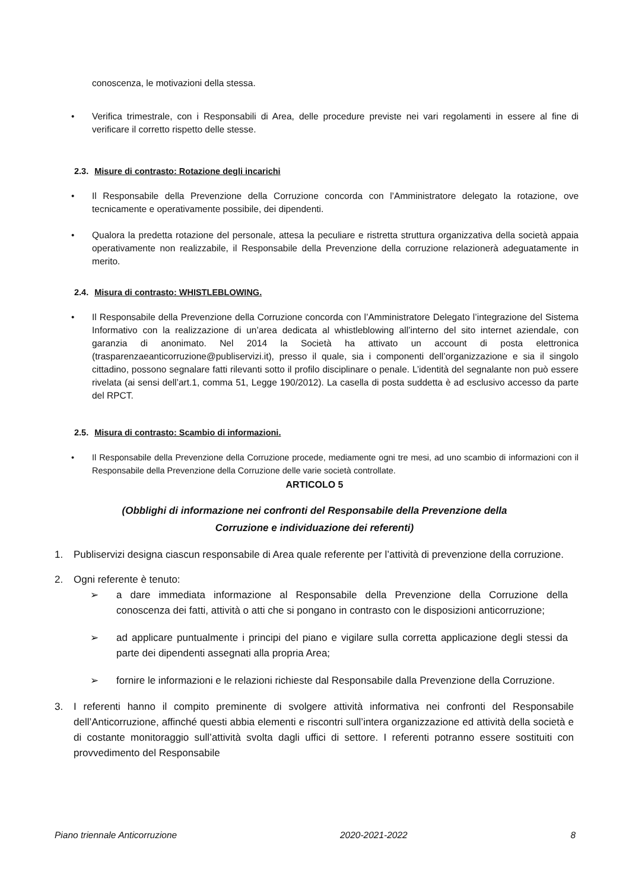conoscenza, le motivazioni della stessa.
• Verifica trimestrale, con i Responsabili di Area, delle procedure previste nei vari regolamenti in essere al fine di verificare il corretto rispetto delle stesse.
2.3. Misure di contrasto: Rotazione degli incarichi
• Il Responsabile della Prevenzione della Corruzione concorda con l’Amministratore delegato la rotazione, ove tecnicamente e operativamente possibile, dei dipendenti.
• Qualora la predetta rotazione del personale, attesa la peculiare e ristretta struttura organizzativa della società appaia operativamente non realizzabile, il Responsabile della Prevenzione della corruzione relazionerà adeguatamente in merito.
2.4. Misura di contrasto: WHISTLEBLOWING.
• Il Responsabile della Prevenzione della Corruzione concorda con l’Amministratore Delegato l’integrazione del Sistema Informativo con la realizzazione di un’area dedicata al whistleblowing all’interno del sito internet aziendale, con garanzia di anonimato. Nel 2014 la Società ha attivato un account di posta elettronica (trasparenzaeanticorruzione@publiservizi.it), presso il quale, sia i componenti dell’organizzazione e sia il singolo cittadino, possono segnalare fatti rilevanti sotto il profilo disciplinare o penale. L’identità del segnalante non può essere rivelata (ai sensi dell’art.1, comma 51, Legge 190/2012). La casella di posta suddetta è ad esclusivo accesso da parte del RPCT.
2.5. Misura di contrasto: Scambio di informazioni.
• Il Responsabile della Prevenzione della Corruzione procede, mediamente ogni tre mesi, ad uno scambio di informazioni con il Responsabile della Prevenzione della Corruzione delle varie società controllate.
ARTICOLO 5
(Obblighi di informazione nei confronti del Responsabile della Prevenzione della
Corruzione e individuazione dei referenti)
1. Publiservizi designa ciascun responsabile di Area quale referente per l’attività di prevenzione della corruzione.
2. Ogni referente è tenuto:
➢ a dare immediata informazione al Responsabile della Prevenzione della Corruzione della conoscenza dei fatti, attività o atti che si pongano in contrasto con le disposizioni anticorruzione;
➢ ad applicare puntualmente i principi del piano e vigilare sulla corretta applicazione degli stessi da parte dei dipendenti assegnati alla propria Area;
➢ fornire le informazioni e le relazioni richieste dal Responsabile dalla Prevenzione della Corruzione.
3. I referenti hanno il compito preminente di svolgere attività informativa nei confronti del Responsabile dell’Anticorruzione, affinché questi abbia elementi e riscontri sull’intera organizzazione ed attività della società e di costante monitoraggio sull’attività svolta dagli uffici di settore. I referenti potranno essere sostituiti con provvedimento del Responsabile
Piano triennale Anticorruzione 2020-2021-2022 8